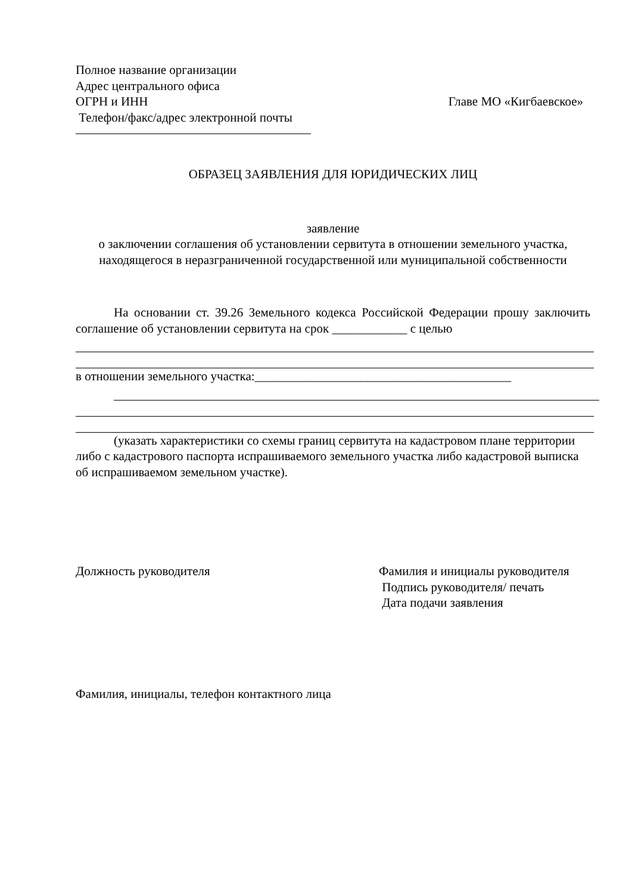Полное название организации
Адрес центрального офиса
ОГРН и ИНН Главе МО «Кигбаевское»
Телефон/факс/адрес электронной почты
ОБРАЗЕЦ ЗАЯВЛЕНИЯ ДЛЯ ЮРИДИЧЕСКИХ ЛИЦ
заявление
о заключении соглашения об установлении сервитута в отношении земельного участка, находящегося в неразграниченной государственной или муниципальной собственности
На основании ст. 39.26 Земельного кодекса Российской Федерации прошу заключить соглашение об установлении сервитута на срок ____________ с целью
в отношении земельного участка:_________________________________________
(указать характеристики со схемы границ сервитута на кадастровом плане территории либо с кадастрового паспорта испрашиваемого земельного участка либо кадастровой выписка об испрашиваемом земельном участке).
Должность руководителя Фамилия и инициалы руководителя
Подпись руководителя/ печать
Дата подачи заявления
Фамилия, инициалы, телефон контактного лица